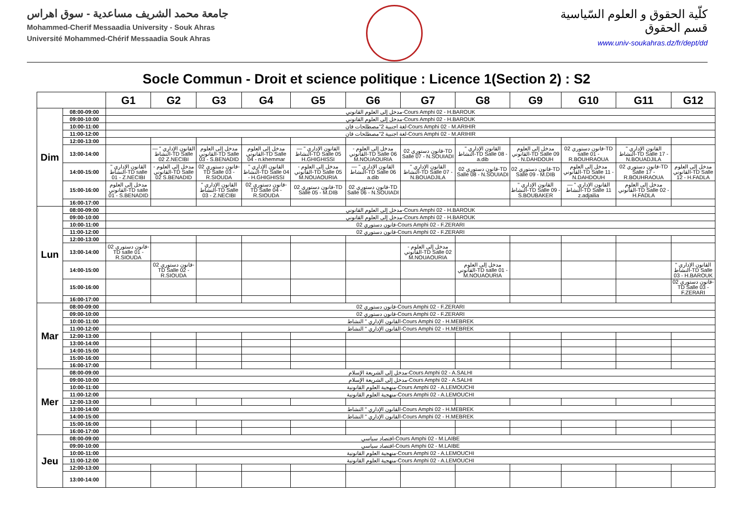جامعة محمد الشريف مساعدية - سوق اهراس
Mohammed-Cherif Messaadia University - Souk Ahras
Université Mohammed-Chérif Messaadia Souk Ahras
كلّية الحقوق و العلوم السّياسية
قسم الحقوق
www.univ-soukahras.dz/fr/dept/dd
Socle Commun - Droit et science politique : Licence 1(Section 2) : S2
| | | G1 | G2 | G3 | G4 | G5 | G6 | G7 | G8 | G9 | G10 | G11 | G12 |
| --- | --- | --- | --- | --- | --- | --- | --- | --- | --- | --- | --- | --- | --- |
| Dim | 08:00-09:00 | مدخل إلى العلوم القانوني-Cours Amphi 02 - H.BAROUK | | | | | | | | | | | |
| | 09:00-10:00 | مدخل إلى العلوم القانوني-Cours Amphi 02 - H.BAROUK | | | | | | | | | | | |
| | 10:00-11:00 | لغة اجنبية 2"مصطلحات قان-Cours Amphi 02 - M.ARIHIR | | | | | | | | | | | |
| | 11:00-12:00 | لغة اجنبية 2"مصطلحات قان-Cours Amphi 02 - M.ARIHIR | | | | | | | | | | | |
| | 12:00-13:00 | | | | | | | | | | | | |
| | 13:00-14:00 | | القانون الإداري " — النشاط-TD Salle 02 Z.NECIBI | مدخل إلى العلوم القانوني-TD Salle 03 - S.BENADID | مدخل إلى العلوم القانوني-TD Salle 04 - n.khemmar | القانون الإداري " — النشاط-TD Salle 05 H.GHIGHISSI | مدخل إلى العلوم - القانوني-TD Salle 06 M.NOUAOURIA | قانون دستوري 02-TD Salle 07 - N.SOUIADI | القانون الإداري " النشاط-TD Salle 08 - a.dib | مدخل إلى العلوم القانوني-TD Salle 09 - N.DAHDOUH | قانون دستوري 02-TD salle 01 - R.BOUHRAOUA | القانون الإداري " النشاط-TD Salle 17 - N.BOUADJILA | |
| | 14:00-15:00 | القانون الإداري " النشاط-TD salle 01 - Z.NECIBI | مدخل إلى العلوم - القانوني-TD Salle 02 S.BENADID | قانون دستوري 02-TD Salle 03 - R.SIOUDA | القانون الإداري " النشاط-TD Salle 04 - H.GHIGHISSI | مدخل إلى العلوم - القانوني-TD Salle 05 M.NOUAOURIA | القانون الإداري " — النشاط-TD Salle 06 a.dib | القانون الإداري " النشاط-TD Salle 07 - N.BOUADJILA | قانون دستوري 02-TD Salle 08 - N.SOUIADI | قانون دستوري 02-TD Salle 09 - M.DIB | مدخل إلى العلوم القانوني-TD Salle 11 - N.DAHDOUH | قانون دستوري 02-TD Salle 17 - R.BOUHRAOUA | مدخل إلى العلوم القانوني-TD Salle 12 - H.FADLA |
| | 15:00-16:00 | مدخل إلى العلوم القانوني-TD salle 01 - S.BENADID | | القانون الإداري " النشاط-TD Salle 03 - Z.NECIBI | قانون دستوري 02-TD Salle 04 - R.SIOUDA | قانون دستوري 02-TD Salle 05 - M.DIB | قانون دستوري 02-TD Salle 06 - N.SOUIADI | | | القانون الإداري " النشاط-TD Salle 09 - S.BOUBAKER | القانون الإداري " — النشاط-TD Salle 11 z.adjailia | مدخل إلى العلوم القانوني-TD Salle 02 - H.FADLA | |
| | 16:00-17:00 | | | | | | | | | | | | |
| Lun | 08:00-09:00 | مدخل إلى العلوم القانوني-Cours Amphi 02 - H.BAROUK | | | | | | | | | | | |
| | 09:00-10:00 | مدخل إلى العلوم القانوني-Cours Amphi 02 - H.BAROUK | | | | | | | | | | | |
| | 10:00-11:00 | قانون دستوري 02-Cours Amphi 02 - F.ZERARI | | | | | | | | | | | |
| | 11:00-12:00 | قانون دستوري 02-Cours Amphi 02 - F.ZERARI | | | | | | | | | | | |
| | 12:00-13:00 | | | | | | | | | | | | |
| | 13:00-14:00 | قانون دستوري 02-TD salle 01 - R.SIOUDA | | | | | | مدخل إلى العلوم - القانوني-TD Salle 02 M.NOUAOURIA | | | | | |
| | 14:00-15:00 | | قانون دستوري 02-TD Salle 02 - R.SIOUDA | | | | | | مدخل إلى العلوم القانوني-TD salle 01 - M.NOUAOURIA | | | | القانون الإداري " النشاط-TD Salle 03 - H.BAROUK |
| | 15:00-16:00 | | | | | | | | | | | | قانون دستوري 02-TD Salle 03 - F.ZERARI |
| | 16:00-17:00 | | | | | | | | | | | | |
| Mar | 08:00-09:00 | قانون دستوري 02-Cours Amphi 02 - F.ZERARI | | | | | | | | | | | |
| | 09:00-10:00 | قانون دستوري 02-Cours Amphi 02 - F.ZERARI | | | | | | | | | | | |
| | 10:00-11:00 | القانون الإداري " النشاط-Cours Amphi 02 - H.MEBREK | | | | | | | | | | | |
| | 11:00-12:00 | القانون الإداري " النشاط-Cours Amphi 02 - H.MEBREK | | | | | | | | | | | |
| | 12:00-13:00 | | | | | | | | | | | | |
| | 13:00-14:00 | | | | | | | | | | | | |
| | 14:00-15:00 | | | | | | | | | | | | |
| | 15:00-16:00 | | | | | | | | | | | | |
| | 16:00-17:00 | | | | | | | | | | | | |
| Mer | 08:00-09:00 | مدخل إلى الشريعة الإسلام-Cours Amphi 02 - A.SALHI | | | | | | | | | | | |
| | 09:00-10:00 | مدخل إلى الشريعة الإسلام-Cours Amphi 02 - A.SALHI | | | | | | | | | | | |
| | 10:00-11:00 | منهجية العلوم القانونية-Cours Amphi 02 - A.LEMOUCHI | | | | | | | | | | | |
| | 11:00-12:00 | منهجية العلوم القانونية-Cours Amphi 02 - A.LEMOUCHI | | | | | | | | | | | |
| | 12:00-13:00 | | | | | | | | | | | | |
| | 13:00-14:00 | القانون الإداري " النشاط-Cours Amphi 02 - H.MEBREK | | | | | | | | | | | |
| | 14:00-15:00 | القانون الإداري " النشاط-Cours Amphi 02 - H.MEBREK | | | | | | | | | | | |
| | 15:00-16:00 | | | | | | | | | | | | |
| | 16:00-17:00 | | | | | | | | | | | | |
| Jeu | 08:00-09:00 | اقتصاد سياسي-Cours Amphi 02 - M.LAIBE | | | | | | | | | | | |
| | 09:00-10:00 | اقتصاد سياسي-Cours Amphi 02 - M.LAIBE | | | | | | | | | | | |
| | 10:00-11:00 | منهجية العلوم القانونية-Cours Amphi 02 - A.LEMOUCHI | | | | | | | | | | | |
| | 11:00-12:00 | منهجية العلوم القانونية-Cours Amphi 02 - A.LEMOUCHI | | | | | | | | | | | |
| | 12:00-13:00 | | | | | | | | | | | | |
| | 13:00-14:00 | | | | | | | | | | | | |